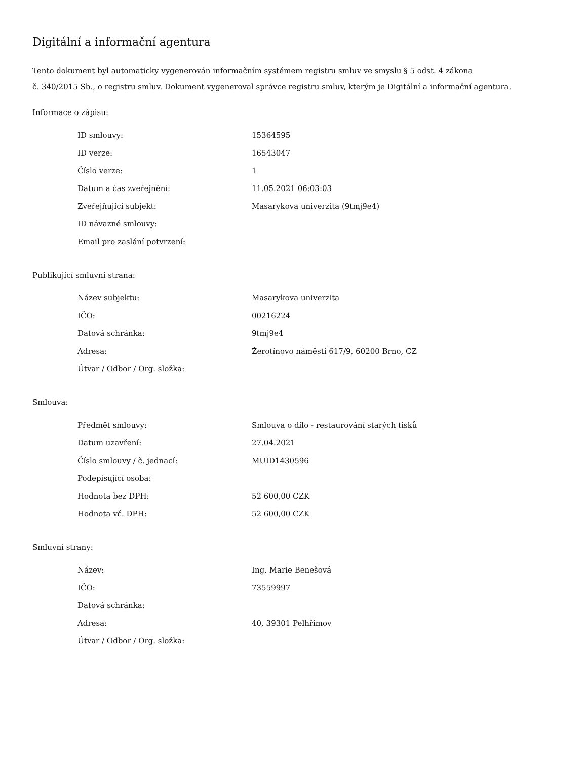Digitální a informační agentura
Tento dokument byl automaticky vygenerován informačním systémem registru smluv ve smyslu § 5 odst. 4 zákona
č. 340/2015 Sb., o registru smluv. Dokument vygeneroval správce registru smluv, kterým je Digitální a informační agentura.
Informace o zápisu:
| ID smlouvy: | 15364595 |
| ID verze: | 16543047 |
| Číslo verze: | 1 |
| Datum a čas zveřejnění: | 11.05.2021 06:03:03 |
| Zveřejňující subjekt: | Masarykova univerzita (9tmj9e4) |
| ID návazné smlouvy: | |
| Email pro zaslání potvrzení: | |
Publikující smluvní strana:
| Název subjektu: | Masarykova univerzita |
| IČO: | 00216224 |
| Datová schránka: | 9tmj9e4 |
| Adresa: | Žerotínovo náměstí 617/9, 60200 Brno, CZ |
| Útvar / Odbor / Org. složka: | |
Smlouva:
| Předmět smlouvy: | Smlouva o dílo - restaurování starých tisků |
| Datum uzavření: | 27.04.2021 |
| Číslo smlouvy / č. jednací: | MUID1430596 |
| Podepisující osoba: | |
| Hodnota bez DPH: | 52 600,00 CZK |
| Hodnota vč. DPH: | 52 600,00 CZK |
Smluvní strany:
| Název: | Ing. Marie Benešová |
| IČO: | 73559997 |
| Datová schránka: | |
| Adresa: | 40, 39301 Pelhřimov |
| Útvar / Odbor / Org. složka: | |